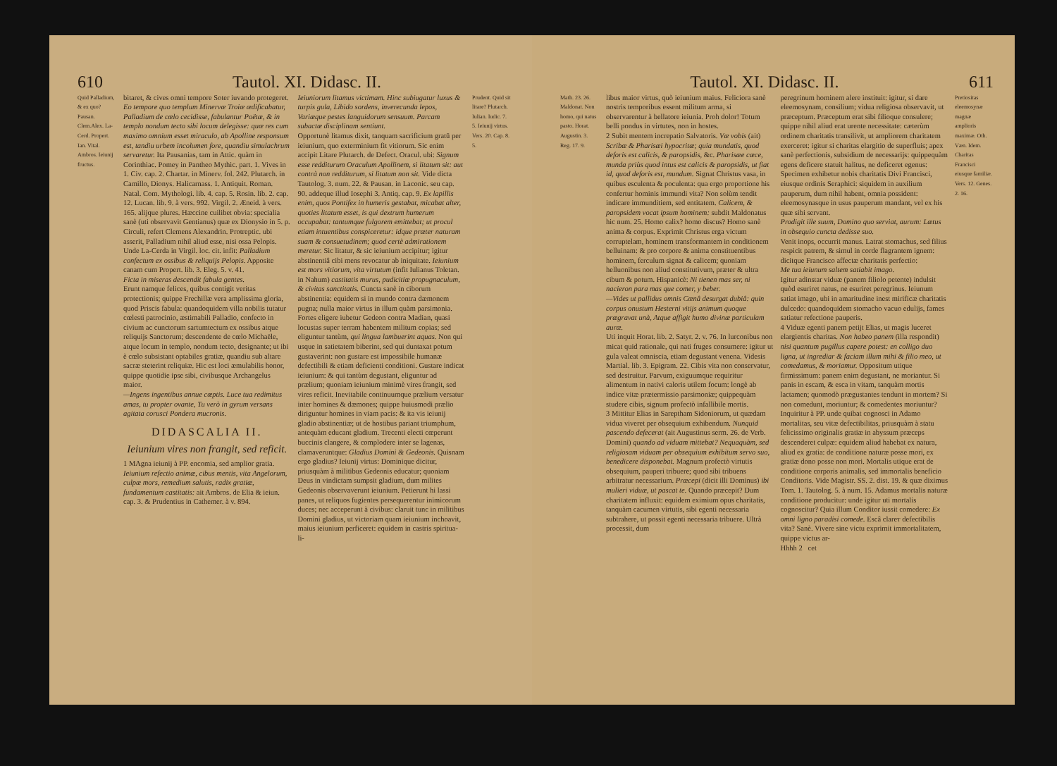610 Tautol. XI. Didasc. II.
Quid Palladium, & ex quo? Pausan. Clem.Alex. La-Cerd. Propert. Ian. Vital. Ambros. Ieiunij fructus.
bitaret, & cives omni tempore Soter iuvando protegeret. Eo tempore quo templum Minervæ Troiæ ædificabatur, Palladium de cœlo cecidisse, fabulantur Poëtæ, & in templo nondum tecto sibi locum delegisse: quæ res cum maximo omnium esset miraculo, ab Apolline responsum est, tandiu urbem incolumen fore, quandiu simulachrum servaretur. Ita Pausanias, tam in Attic. quàm in Corinthiac. Pomey in Pantheo Mythic. part. 1. Vives in 1. Civ. cap. 2. Chartar. in Minerv. fol. 242. Plutarch. in Camillo, Dionys. Halicarnass. 1. Antiquit. Roman. Natal. Com. Mythologi. lib. 4. cap. 5. Rosin. lib. 2. cap. 12. Lucan. lib. 9. à vers. 992. Virgil. 2. Æneid. à vers. 165. alijque plures. Hæccine cuilibet obvia: specialia sanè (uti observavit Gentianus) quæ ex Dionysio in 5. p. Circuli, refert Clemens Alexandrin. Protreptic. ubi asserit, Palladium nihil aliud esse, nisi ossa Pelopis. Unde La-Cerda in Virgil. loc. cit. infit: Palladium confectum ex ossibus & reliquijs Pelopis. Apposite canam cum Propert. lib. 3. Eleg. 5. v. 41.
Ficta in miseras descendit fabula gentes.
Erunt namque felices, quibus contigit veritas protectionis; quippe Frechillæ vera amplissima gloria, quod Priscis fabula: quandoquidem villa nobilis tutatur cœlesti patrocinio, æstimabili Palladio, confecto in civium ac cunctorum sartumtectum ex ossibus atque reliquijs Sanctorum; descendente de cœlo Michaële, atque locum in templo, nondum tecto, designante; ut ibi è cœlo subsistant optabiles gratiæ, quandiu sub altare sacræ steterint reliquiæ. Hic est loci æmulabilis honor, quippe quotidie ipse sibi, civibusque Archangelus maior.
—Ingens ingentibus annue cœptis. Luce tua redimitus amas, tu propter ovante, Tu verò in gyrum versans agitata corusci Pondera mucronis.
DIDASCALIA II.
Ieiunium vires non frangit, sed reficit.
1 MAgna ieiunij à PP. encomia, sed amplior gratia. Ieiunium refectio animæ, cibus mentis, vita Angelorum, culpæ mors, remedium salutis, radix gratiæ, fundamentum castitatis: ait Ambros. de Elia & ieiun. cap. 3. & Prudentius in Cathemer. à v. 894.
Ieiuniorum litamus victimam. Hinc subiugatur luxus & turpis gula, Libido sordens, inverecunda lepos, Variæque pestes languidorum sensuum. Parcam subactæ disciplinam sentiunt.
Opportunè litamus dixit, tanquam sacrificium gratū per ieiunium, quo exterminium fit vitiorum. Sic enim accipit Litare Plutarch. de Defect. Oracul. ubi: Signum esse redditurum Oraculum Apollinem, si litatum sit: aut contrà non redditurum, si litatum non sit. Vide dicta Tautolog. 3. num. 22. & Pausan. in Laconic. seu cap. 90. addeque illud Iosephi 3. Antiq. cap. 9. Ex lapillis enim, quos Pontifex in humeris gestabat, micabat alter, quoties litatum esset, is qui dextrum humerum occupabat: tantumque fulgorem emittebat; ut procul etiam intuentibus conspiceretur: idque præter naturam suam & consuetudinem; quod certè admirationem meretur. Sic litatur, & sic ieiunium accipitur; igitur abstinentiâ cibi mens revocatur ab iniquitate. Ieiunium est mors vitiorum, vita virtutum (infit Iulianus Toletan. in Nahum) castitatis murus, pudicitiæ propugnaculum, & civitas sanctitatis. Cuncta sanè in ciborum abstinentia: equidem si in mundo contra dæmonem pugna; nulla maior virtus in illum quàm parsimonia. Fortes eligere iubetur Gedeon contra Madian, quasi locustas super terram habentem militum copias; sed eliguntur tantùm, qui lingua lambuerint aquas. Non qui usque in satietatem biberint, sed qui duntaxat potum gustaverint: non gustare est impossibile humanæ defectibili & etiam deficienti conditioni. Gustare indicat ieiunium: & qui tantùm degustant, eliguntur ad prælium; quoniam ieiunium minimè vires frangit, sed vires reficit. Inevitabile continuumque prælium versatur inter homines & dæmones; quippe huiusmodi prælio diriguntur homines in viam pacis: & ita vis ieiunij gladio abstinentiæ; ut de hostibus pariant triumphum, antequàm educant gladium. Trecenti electi cœperunt buccinis clangere, & complodere inter se lagenas, clamaveruntque: Gladius Domini & Gedeonis. Quisnam ergo gladius? Ieiunij virtus: Dominique dicitur, priusquàm à militibus Gedeonis educatur; quoniam Deus in vindictam sumpsit gladium, dum milites Gedeonis observaverunt ieiunium. Petierunt hi lassi panes, ut reliquos fugientes persequerentur inimicorum duces; nec acceperunt à civibus: claruit tunc in militibus Domini gladius, ut victoriam quam ieiunium inchoavit, maius ieiunium perficeret: equidem in castris spiritua- li-
Prudent. Quid sit litare? Plutarch. Iulian. Iudic. 7. 5. Ieiunij virtus. Vers. 20. Cap. 8. 5.
Tautol. XI. Didasc. II. 611
Math. 23. 26. Maldonat. Non homo, qui natus pasto. Horat. Augustin. 3. Reg. 17. 9.
libus maior virtus, quò ieiunium maius. Feliciora sanè nostris temporibus essent militum arma, si observarentur à bellatore ieiunia. Proh dolor! Totum belli pondus in virtutes, non in hostes.
2 Subit mentem increpatio Salvatoris. Væ vobis (ait) Scribæ & Pharisæi hypocritæ; quia mundatis, quod deforis est calicis, & paropsidis, &c. Pharisæe cæce, munda priùs quod intus est calicis & paropsidis, ut fiat id, quod deforis est, mundum. Signat Christus vasa, in quibus esculenta & poculenta: qua ergo proportione his confertur hominis immundi vita? Non solùm tendit indicare immunditiem, sed entitatem. Calicem, & paropsidem vocat ipsum hominem: subdit Maldonatus hic num. 25. Homo calix? homo discus? Homo sanè anima & corpus. Exprimit Christus erga victum corruptelam, hominem transformantem in conditionem belluinam: & pro corpore & anima constituentibus hominem, ferculum signat & calicem; quoniam helluonibus non aliud constitutivum, præter & ultra cibum & potum. Hispanicè: Ni tienen mas ser, ni nacieron para mas que comer, y beber.
—Vides ut pallidus omnis Cœnâ desurgat dubiâ: quin corpus onustum Hesterni vitijs animum quoque prægravat unà, Atque affigit humo divinæ particulam auræ.
Uti inquit Horat. lib. 2. Satyr. 2. v. 76. In lurconibus non micat quid rationale, qui nati fruges consumere: igitur ut gula valeat omniscia, etiam degustant venena. Videsis Martial. lib. 3. Epigram. 22. Cibis vita non conservatur, sed destruitur. Parvum, exiguumque requiritur alimentum in nativi caloris utilem focum: longè ab indice vitæ prætermissio parsimoniæ; quippequàm studere cibis, signum profectò infallibile mortis.
3 Mittitur Elias in Sareptham Sidoniorum, ut quædam vidua viveret per obsequium exhibendum. Nunquid pascendo defecerat (ait Augustinus serm. 26. de Verb. Domini) quando ad viduam mittebat? Nequaquàm, sed religiosam viduam per obsequium exhibitum servo suo, benedicere disponebat. Magnum profectò virtutis obsequium, pauperi tribuere; quod sibi tribuens arbitratur necessarium. Præcepi (dicit illi Dominus) ibi mulieri viduæ, ut pascat te. Quando præcepit? Dum charitatem influxit: equidem eximium opus charitatis, tanquàm cacumen virtutis, sibi egenti necessaria subtrahere, ut possit egenti necessaria tribuere. Ultrà processit, dum
peregrinum hominem alere instituit: igitur, si dare eleemosynam, consilium; vidua religiosa observavit, ut præceptum. Præceptum erat sibi filioque consulere; quippe nihil aliud erat urente necessitate: cæterùm ordinem charitatis transilivit, ut ampliorem charitatem exerceret: igitur si charitas elargitio de superfluis; apex sanè perfectionis, subsidium de necessarijs: quippequàm egens deficere statuit halitus, ne deficeret egenus: Specimen exhibetur nobis charitatis Divi Francisci, eiusque ordinis Seraphici: siquidem in auxilium pauperum, dum nihil habent, omnia possident: eleemosynasque in usus pauperum mandant, vel ex his quæ sibi servant.
Prodigit ille suum, Domino quo serviat, aurum: Lætus in obsequio cuncta dedisse suo.
Venit inops, occurrit manus. Latrat stomachus, sed filius respicit patrem, & simul in corde flagrantem ignem: dicitque Francisco affectæ charitatis perfectio:
Me tua ieiunum saltem satiabit imago.
Igitur adinstar viduæ (panem filiolo petente) indulsit quòd esuriret natus, ne esuriret peregrinus. Ieiunum satiat imago, ubi in amaritudine inest mirificæ charitatis dulcedo: quandoquidem stomacho vacuo edulijs, fames satiatur refectione pauperis.
4 Viduæ egenti panem petijt Elias, ut magis luceret elargientis charitas. Non habeo panem (illa respondit) nisi quantum pugillus capere potest: en colligo duo ligna, ut ingrediar & faciam illum mihi & filio meo, ut comedamus, & moriamur. Oppositum utique firmissimum: panem enim degustant, ne moriantur. Si panis in escam, & esca in vitam, tanquàm mortis lactamen; quomodò prægustantes tendunt in mortem? Si non comedunt, moriuntur; & comedentes moriuntur? Inquiritur à PP. unde quibat cognosci in Adamo mortalitas, seu vitæ defectibilitas, priusquàm à statu felicissimo originalis gratiæ in abyssum præceps descenderet culpæ: equidem aliud habebat ex natura, aliud ex gratia: de conditione naturæ posse mori, ex gratiæ dono posse non mori. Mortalis utique erat de conditione corporis animalis, sed immortalis beneficio Conditoris. Vide Magistr. SS. 2. dist. 19. & quæ diximus Tom. 1. Tautolog. 5. à num. 15. Adamus mortalis naturæ conditione producitur: unde igitur uti mortalis cognoscitur? Quia illum Conditor iussit comedere: Ex omni ligno paradisi comede. Escâ clarет defectibilis vita? Sanè. Vivere sine victu exprimit immortalitatem, quippe victus ar-
Hhhh 2 cet
Pretiositas eleemosynæ magnæ amplioris maximæ. Oth. Væn. Idem. Charitas Francisci eiusque familiæ. Vers. 12. Genes. 2. 16.